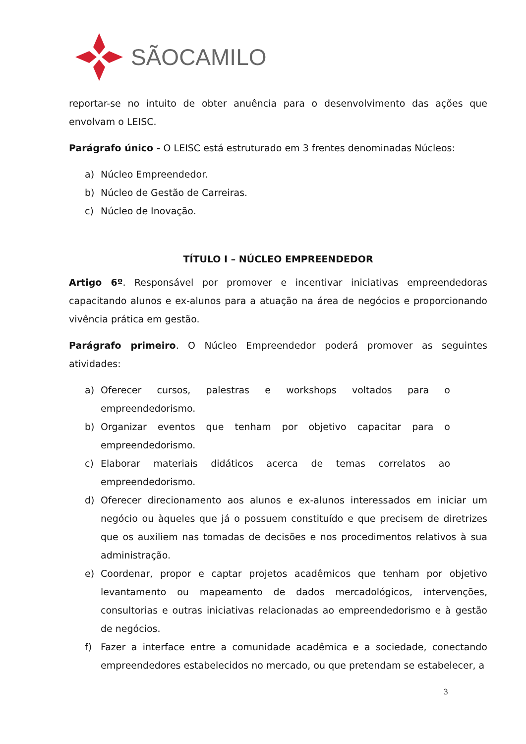SÃOCAMILO
reportar-se no intuito de obter anuência para o desenvolvimento das ações que envolvam o LEISC.
Parágrafo único - O LEISC está estruturado em 3 frentes denominadas Núcleos:
a) Núcleo Empreendedor.
b) Núcleo de Gestão de Carreiras.
c) Núcleo de Inovação.
TÍTULO I – NÚCLEO EMPREENDEDOR
Artigo 6º. Responsável por promover e incentivar iniciativas empreendedoras capacitando alunos e ex-alunos para a atuação na área de negócios e proporcionando vivência prática em gestão.
Parágrafo primeiro. O Núcleo Empreendedor poderá promover as seguintes atividades:
a) Oferecer cursos, palestras e workshops voltados para o empreendedorismo.
b) Organizar eventos que tenham por objetivo capacitar para o empreendedorismo.
c) Elaborar materiais didáticos acerca de temas correlatos ao empreendedorismo.
d) Oferecer direcionamento aos alunos e ex-alunos interessados em iniciar um negócio ou àqueles que já o possuem constituído e que precisem de diretrizes que os auxiliem nas tomadas de decisões e nos procedimentos relativos à sua administração.
e) Coordenar, propor e captar projetos acadêmicos que tenham por objetivo levantamento ou mapeamento de dados mercadológicos, intervenções, consultorias e outras iniciativas relacionadas ao empreendedorismo e à gestão de negócios.
f) Fazer a interface entre a comunidade acadêmica e a sociedade, conectando empreendedores estabelecidos no mercado, ou que pretendam se estabelecer, a
3